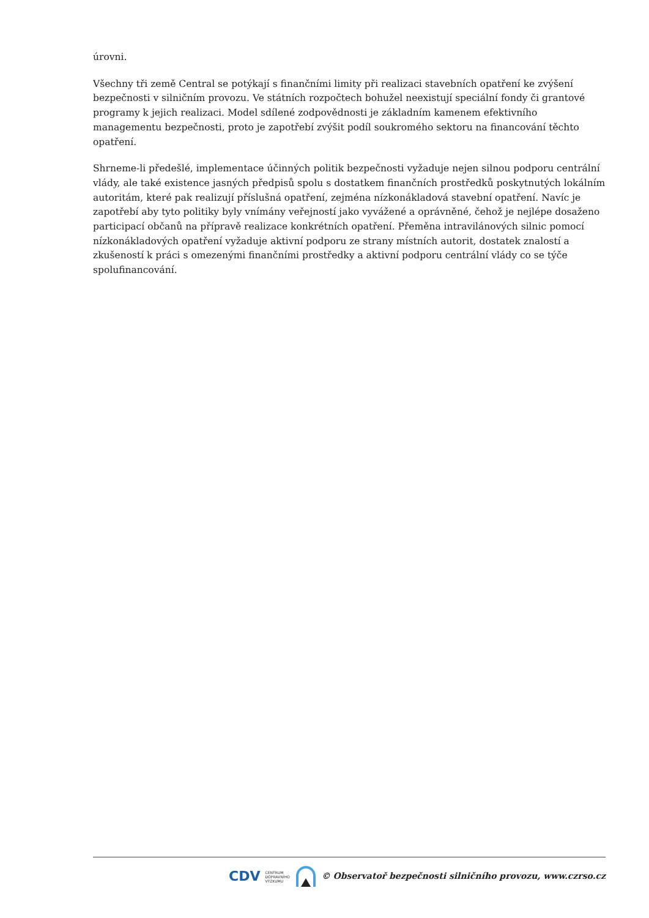úrovni.
Všechny tři země Central se potýkají s finančními limity při realizaci stavebních opatření ke zvýšení bezpečnosti v silničním provozu. Ve státních rozpočtech bohužel neexistují speciální fondy či grantové programy k jejich realizaci. Model sdílené zodpovědnosti je základním kamenem efektivního managementu bezpečnosti, proto je zapotřebí zvýšit podíl soukromého sektoru na financování těchto opatření.
Shrneme-li předešlé, implementace účinných politik bezpečnosti vyžaduje nejen silnou podporu centrální vlády, ale také existence jasných předpisů spolu s dostatkem finančních prostředků poskytnutých lokálním autoritám, které pak realizují příslušná opatření, zejména nízkonákladová stavební opatření. Navíc je zapotřebí aby tyto politiky byly vnímány veřejností jako vyvážené a oprávněné, čehož je nejlépe dosaženo participací občanů na přípravě realizace konkrétních opatření. Přeměna intravilánových silnic pomocí nízkonákladových opatření vyžaduje aktivní podporu ze strany místních autorit, dostatek znalostí a zkušeností k práci s omezenými finančními prostředky a aktivní podporu centrální vlády co se týče spolufinancování.
CDV CENTRUM
DOPRAVNÍHO
VÝZKUMU © Observatoř bezpečnosti silničního provozu, www.czrso.cz